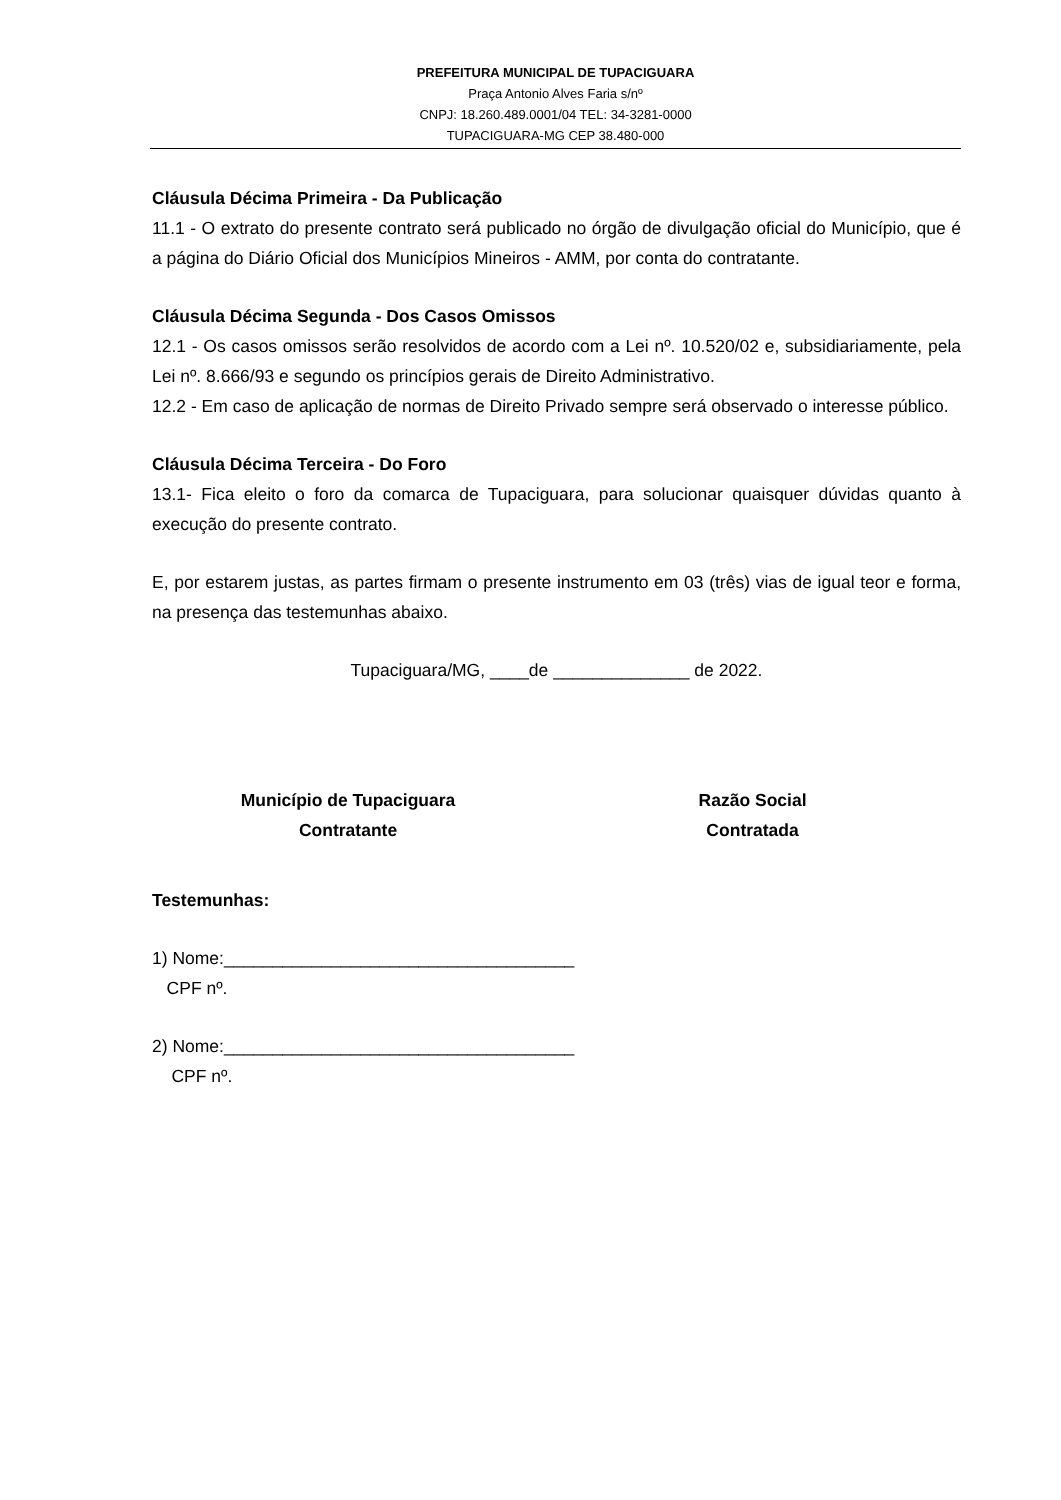PREFEITURA MUNICIPAL DE TUPACIGUARA
Praça Antonio Alves Faria s/nº
CNPJ: 18.260.489.0001/04 TEL: 34-3281-0000
TUPACIGUARA-MG CEP 38.480-000
Cláusula Décima Primeira - Da Publicação
11.1 - O extrato do presente contrato será publicado no órgão de divulgação oficial do Município, que é a página do Diário Oficial dos Municípios Mineiros - AMM, por conta do contratante.
Cláusula Décima Segunda - Dos Casos Omissos
12.1 - Os casos omissos serão resolvidos de acordo com a Lei nº. 10.520/02 e, subsidiariamente, pela Lei nº. 8.666/93 e segundo os princípios gerais de Direito Administrativo.
12.2 - Em caso de aplicação de normas de Direito Privado sempre será observado o interesse público.
Cláusula Décima Terceira - Do Foro
13.1- Fica eleito o foro da comarca de Tupaciguara, para solucionar quaisquer dúvidas quanto à execução do presente contrato.
E, por estarem justas, as partes firmam o presente instrumento em 03 (três) vias de igual teor e forma, na presença das testemunhas abaixo.
Tupaciguara/MG, ____de ______________ de 2022.
Município de Tupaciguara
Contratante
Razão Social
Contratada
Testemunhas:
1) Nome:____________________________________
CPF nº.
2) Nome:____________________________________
CPF nº.